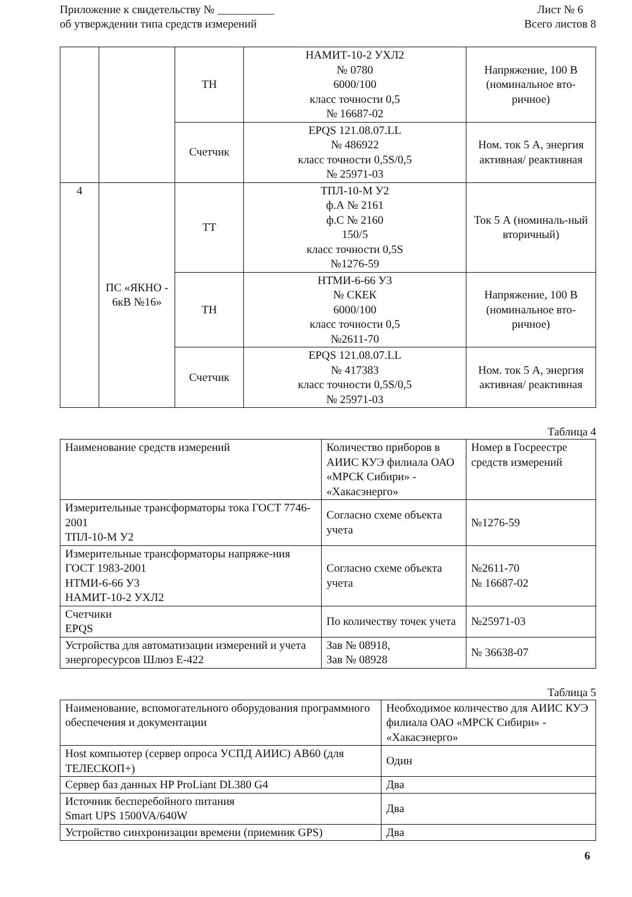Приложение к свидетельству № __________
об утверждении типа средств измерений
Лист № 6
Всего листов 8
| | | ТН | НАМИТ-10-2 УХЛ2 № 0780 6000/100 класс точности 0,5 № 16687-02 | Напряжение, 100 В (номинальное вто-ричное) |
| | | Счетчик | EPQS 121.08.07.LL № 486922 класс точности 0,5S/0,5 № 25971-03 | Ном. ток 5 А, энергия активная/ реактивная |
| 4 | ПС «ЯКНО - 6кВ №16» | ТТ | ТПЛ-10-М У2 ф.А № 2161 ф.С № 2160 150/5 класс точности 0,5S №1276-59 | Ток 5 А (номиналь-ный вторичный) |
| | | ТН | НТМИ-6-66 У3 № СКЕК 6000/100 класс точности 0,5 №2611-70 | Напряжение, 100 В (номинальное вто-ричное) |
| | | Счетчик | EPQS 121.08.07.LL № 417383 класс точности 0,5S/0,5 № 25971-03 | Ном. ток 5 А, энергия активная/ реактивная |
Таблица 4
| Наименование средств измерений | Количество приборов в АИИС КУЭ филиала ОАО «МРСК Сибири» - «Хакасэнерго» | Номер в Госреестре средств измерений |
| Измерительные трансформаторы тока ГОСТ 7746-2001 ТПЛ-10-М У2 | Согласно схеме объекта учета | №1276-59 |
| Измерительные трансформаторы напряже-ния ГОСТ 1983-2001 НТМИ-6-66 У3 НАМИТ-10-2 УХЛ2 | Согласно схеме объекта учета | №2611-70 № 16687-02 |
| Счетчики EPQS | По количеству точек учета | №25971-03 |
| Устройства для автоматизации измерений и учета энергоресурсов Шлюз Е-422 | Зав № 08918, Зав № 08928 | № 36638-07 |
Таблица 5
| Наименование, вспомогательного оборудования программного обеспечения и документации | Необходимое количество для АИИС КУЭ филиала ОАО «МРСК Сибири» - «Хакасэнерго» |
| Host компьютер (сервер опроса УСПД АИИС) АВ60 (для ТЕЛЕСКОП+) | Один |
| Сервер баз данных HP ProLiant DL380 G4 | Два |
| Источник бесперебойного питания Smart UPS 1500VA/640W | Два |
| Устройство синхронизации времени (приемник GPS) | Два |
6